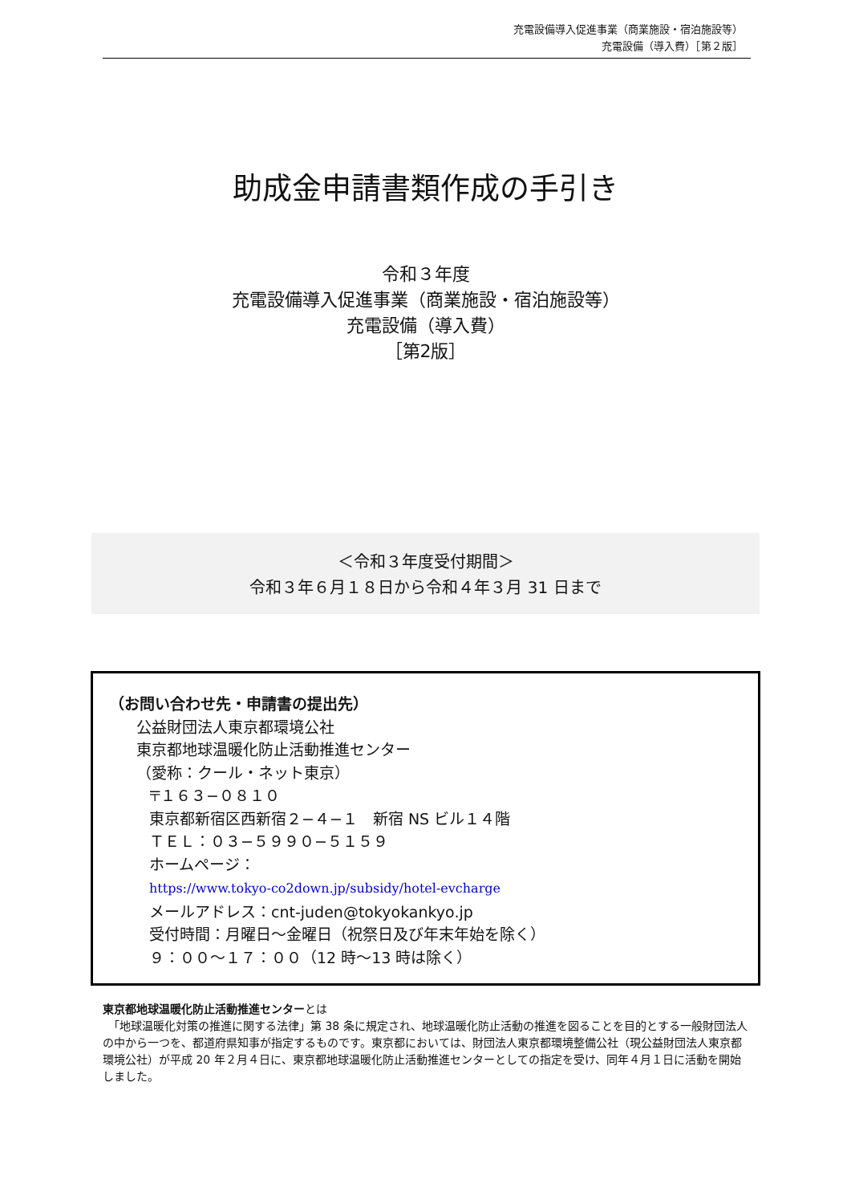充電設備導入促進事業（商業施設・宿泊施設等）
充電設備（導入費）［第２版］
助成金申請書類作成の手引き
令和３年度
充電設備導入促進事業（商業施設・宿泊施設等）
充電設備（導入費）
［第2版］
＜令和３年度受付期間＞
令和３年６月１８日から令和４年３月 31 日まで
（お問い合わせ先・申請書の提出先）
公益財団法人東京都環境公社
東京都地球温暖化防止活動推進センター
（愛称：クール・ネット東京）
〒１６３−０８１０
東京都新宿区西新宿２−４−１　新宿 NS ビル１４階
ＴＥＬ：０３−５９９０−５１５９
ホームページ：
https://www.tokyo-co2down.jp/subsidy/hotel-evcharge
メールアドレス：cnt-juden@tokyokankyo.jp
受付時間：月曜日〜金曜日（祝祭日及び年末年始を除く）
９：００〜１７：００（12 時〜13 時は除く）
東京都地球温暖化防止活動推進センターとは
　「地球温暖化対策の推進に関する法律」第 38 条に規定され、地球温暖化防止活動の推進を図ることを目的とする一般財団法人の中から一つを、都道府県知事が指定するものです。東京都においては、財団法人東京都環境整備公社（現公益財団法人東京都環境公社）が平成 20 年２月４日に、東京都地球温暖化防止活動推進センターとしての指定を受け、同年４月１日に活動を開始しました。